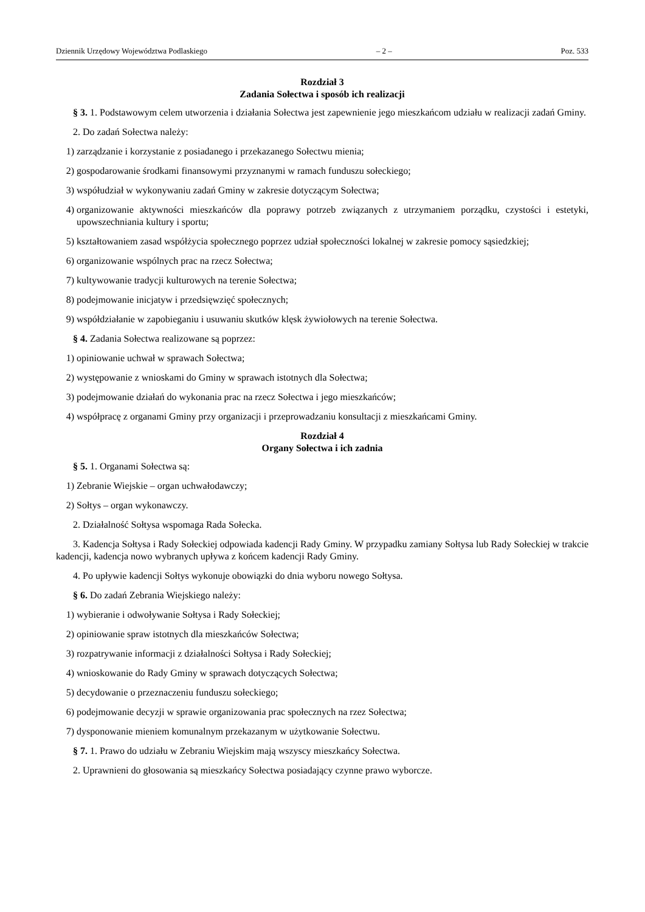Dziennik Urzędowy Województwa Podlaskiego – 2 – Poz. 533
Rozdział 3
Zadania Sołectwa i sposób ich realizacji
§ 3. 1. Podstawowym celem utworzenia i działania Sołectwa jest zapewnienie jego mieszkańcom udziału w realizacji zadań Gminy.
2. Do zadań Sołectwa należy:
1) zarządzanie i korzystanie z posiadanego i przekazanego Sołectwu mienia;
2) gospodarowanie środkami finansowymi przyznanymi w ramach funduszu sołeckiego;
3) współudział w wykonywaniu zadań Gminy w zakresie dotyczącym Sołectwa;
4) organizowanie aktywności mieszkańców dla poprawy potrzeb związanych z utrzymaniem porządku, czystości i estetyki, upowszechniania kultury i sportu;
5) kształtowaniem zasad współżycia społecznego poprzez udział społeczności lokalnej w zakresie pomocy sąsiedzkiej;
6) organizowanie wspólnych prac na rzecz Sołectwa;
7) kultywowanie tradycji kulturowych na terenie Sołectwa;
8) podejmowanie inicjatyw i przedsięwzięć społecznych;
9) współdziałanie w zapobieganiu i usuwaniu skutków klęsk żywiołowych na terenie Sołectwa.
§ 4. Zadania Sołectwa realizowane są poprzez:
1) opiniowanie uchwał w sprawach Sołectwa;
2) występowanie z wnioskami do Gminy w sprawach istotnych dla Sołectwa;
3) podejmowanie działań do wykonania prac na rzecz Sołectwa i jego mieszkańców;
4) współpracę z organami Gminy przy organizacji i przeprowadzaniu konsultacji z mieszkańcami Gminy.
Rozdział 4
Organy Sołectwa i ich zadnia
§ 5. 1. Organami Sołectwa są:
1) Zebranie Wiejskie – organ uchwałodawczy;
2) Sołtys – organ wykonawczy.
2. Działalność Sołtysa wspomaga Rada Sołecka.
3. Kadencja Sołtysa i Rady Sołeckiej odpowiada kadencji Rady Gminy. W przypadku zamiany Sołtysa lub Rady Sołeckiej w trakcie kadencji, kadencja nowo wybranych upływa z końcem kadencji Rady Gminy.
4. Po upływie kadencji Sołtys wykonuje obowiązki do dnia wyboru nowego Sołtysa.
§ 6. Do zadań Zebrania Wiejskiego należy:
1) wybieranie i odwoływanie Sołtysa i Rady Sołeckiej;
2) opiniowanie spraw istotnych dla mieszkańców Sołectwa;
3) rozpatrywanie informacji z działalności Sołtysa i Rady Sołeckiej;
4) wnioskowanie do Rady Gminy w sprawach dotyczących Sołectwa;
5) decydowanie o przeznaczeniu funduszu sołeckiego;
6) podejmowanie decyzji w sprawie organizowania prac społecznych na rzez Sołectwa;
7) dysponowanie mieniem komunalnym przekazanym w użytkowanie Sołectwu.
§ 7. 1. Prawo do udziału w Zebraniu Wiejskim mają wszyscy mieszkańcy Sołectwa.
2. Uprawnieni do głosowania są mieszkańcy Sołectwa posiadający czynne prawo wyborcze.